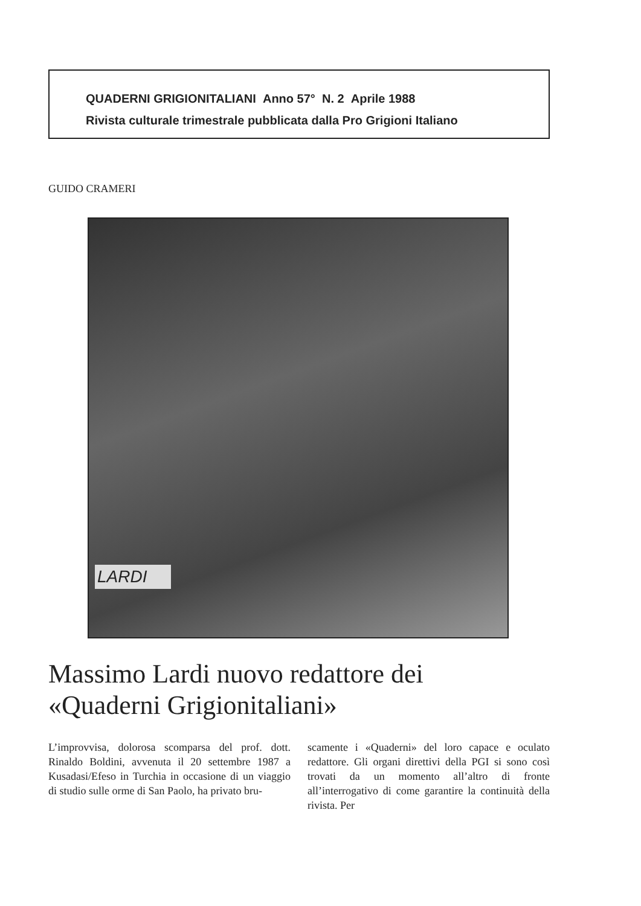QUADERNI GRIGIONITALIANI Anno 57° N. 2 Aprile 1988
Rivista culturale trimestrale pubblicata dalla Pro Grigioni Italiano
GUIDO CRAMERI
LARDI
Massimo Lardi nuovo redattore dei
«Quaderni Grigionitaliani»
L’improvvisa, dolorosa scomparsa del prof. dott. Rinaldo Boldini, avvenuta il 20 settembre 1987 a Kusadasi/Efeso in Turchia in occasione di un viaggio di studio sulle orme di San Paolo, ha privato bru-
scamente i «Quaderni» del loro capace e oculato redattore. Gli organi direttivi della PGI si sono così trovati da un momento all’altro di fronte all’interrogativo di come garantire la continuità della rivista. Per